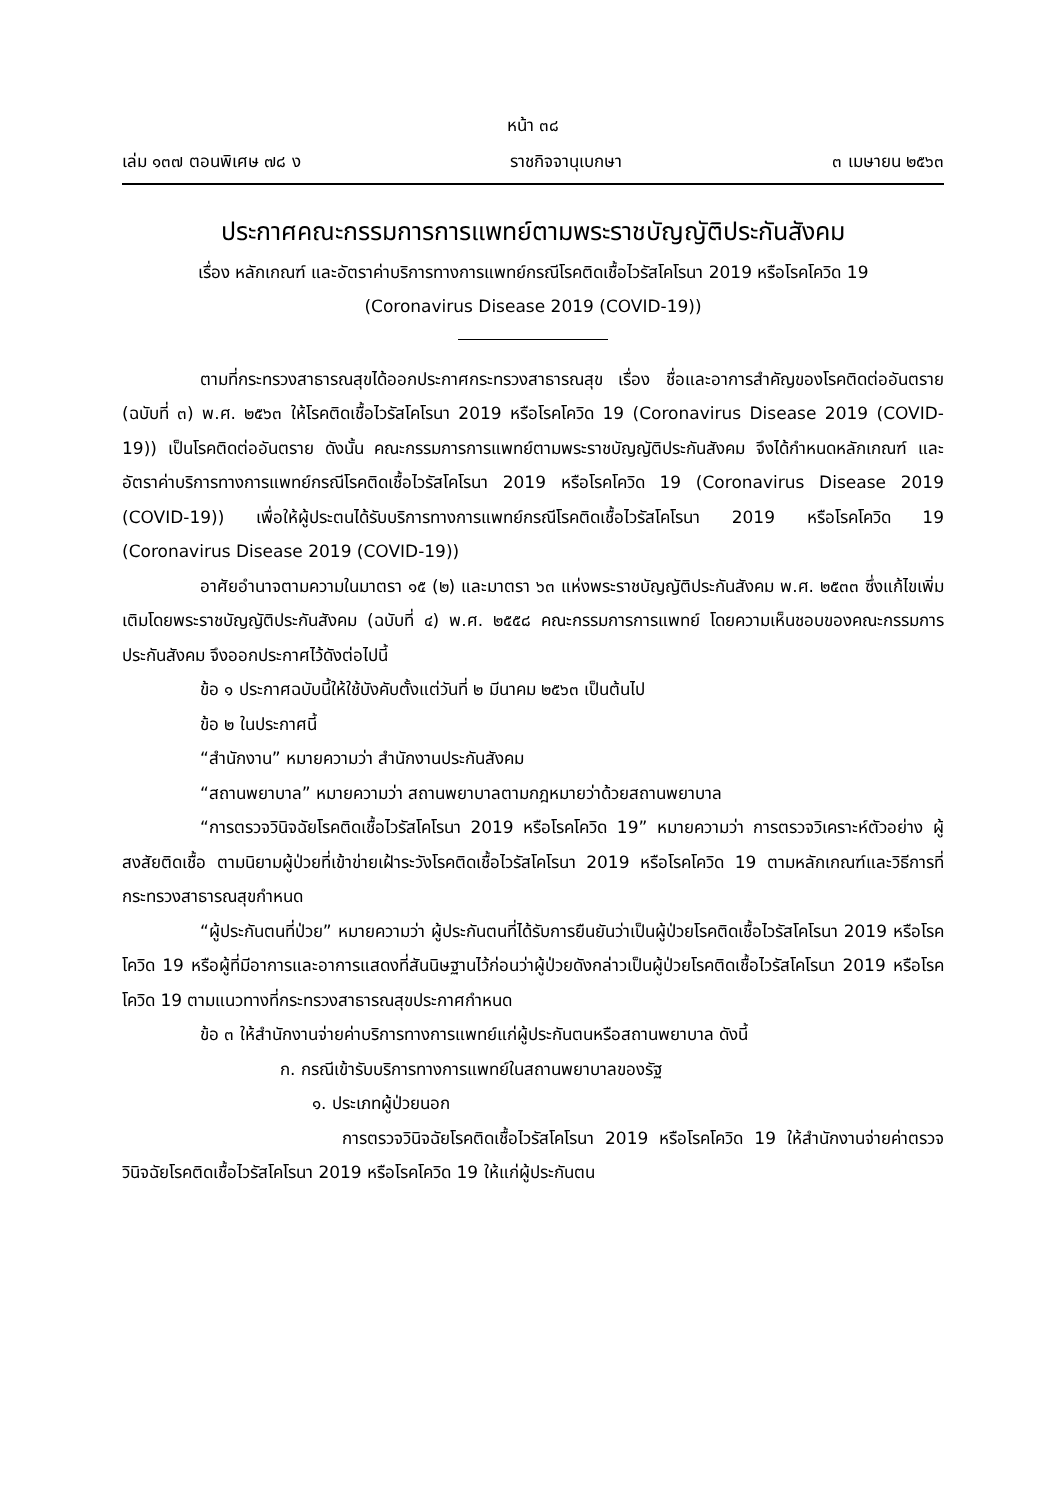หน้า ๓๘
เล่ม ๑๓๗ ตอนพิเศษ ๗๘ ง ราชกิจจานุเบกษา ๓ เมษายน ๒๕๖๓
ประกาศคณะกรรมการการแพทย์ตามพระราชบัญญัติประกันสังคม
เรื่อง หลักเกณฑ์ และอัตราค่าบริการทางการแพทย์กรณีโรคติดเชื้อไวรัสโคโรนา 2019 หรือโรคโควิด 19
(Coronavirus Disease 2019 (COVID-19))
ตามที่กระทรวงสาธารณสุขได้ออกประกาศกระทรวงสาธารณสุข เรื่อง ชื่อและอาการสำคัญของโรคติดต่ออันตราย (ฉบับที่ ๓) พ.ศ. ๒๕๖๓ ให้โรคติดเชื้อไวรัสโคโรนา 2019 หรือโรคโควิด 19 (Coronavirus Disease 2019 (COVID-19)) เป็นโรคติดต่ออันตราย ดังนั้น คณะกรรมการการแพทย์ตามพระราชบัญญัติประกันสังคม จึงได้กำหนดหลักเกณฑ์ และอัตราค่าบริการทางการแพทย์กรณีโรคติดเชื้อไวรัสโคโรนา 2019 หรือโรคโควิด 19 (Coronavirus Disease 2019 (COVID-19)) เพื่อให้ผู้ประตนได้รับบริการทางการแพทย์กรณีโรคติดเชื้อไวรัสโคโรนา 2019 หรือโรคโควิด 19 (Coronavirus Disease 2019 (COVID-19))
อาศัยอำนาจตามความในมาตรา ๑๕ (๒) และมาตรา ๖๓ แห่งพระราชบัญญัติประกันสังคม พ.ศ. ๒๕๓๓ ซึ่งแก้ไขเพิ่มเติมโดยพระราชบัญญัติประกันสังคม (ฉบับที่ ๔) พ.ศ. ๒๕๕๘ คณะกรรมการการแพทย์ โดยความเห็นชอบของคณะกรรมการประกันสังคม จึงออกประกาศไว้ดังต่อไปนี้
ข้อ ๑ ประกาศฉบับนี้ให้ใช้บังคับตั้งแต่วันที่ ๒ มีนาคม ๒๕๖๓ เป็นต้นไป
ข้อ ๒ ในประกาศนี้
“สำนักงาน” หมายความว่า สำนักงานประกันสังคม
“สถานพยาบาล” หมายความว่า สถานพยาบาลตามกฎหมายว่าด้วยสถานพยาบาล
“การตรวจวินิจฉัยโรคติดเชื้อไวรัสโคโรนา 2019 หรือโรคโควิด 19” หมายความว่า การตรวจวิเคราะห์ตัวอย่าง ผู้สงสัยติดเชื้อ ตามนิยามผู้ป่วยที่เข้าข่ายเฝ้าระวังโรคติดเชื้อไวรัสโคโรนา 2019 หรือโรคโควิด 19 ตามหลักเกณฑ์และวิธีการที่กระทรวงสาธารณสุขกำหนด
“ผู้ประกันตนที่ป่วย” หมายความว่า ผู้ประกันตนที่ได้รับการยืนยันว่าเป็นผู้ป่วยโรคติดเชื้อไวรัสโคโรนา 2019 หรือโรคโควิด 19 หรือผู้ที่มีอาการและอาการแสดงที่สันนิษฐานไว้ก่อนว่าผู้ป่วยดังกล่าวเป็นผู้ป่วยโรคติดเชื้อไวรัสโคโรนา 2019 หรือโรคโควิด 19 ตามแนวทางที่กระทรวงสาธารณสุขประกาศกำหนด
ข้อ ๓ ให้สำนักงานจ่ายค่าบริการทางการแพทย์แก่ผู้ประกันตนหรือสถานพยาบาล ดังนี้
ก. กรณีเข้ารับบริการทางการแพทย์ในสถานพยาบาลของรัฐ
๑. ประเภทผู้ป่วยนอก
การตรวจวินิจฉัยโรคติดเชื้อไวรัสโคโรนา 2019 หรือโรคโควิด 19 ให้สำนักงานจ่ายค่าตรวจวินิจฉัยโรคติดเชื้อไวรัสโคโรนา 2019 หรือโรคโควิด 19 ให้แก่ผู้ประกันตน